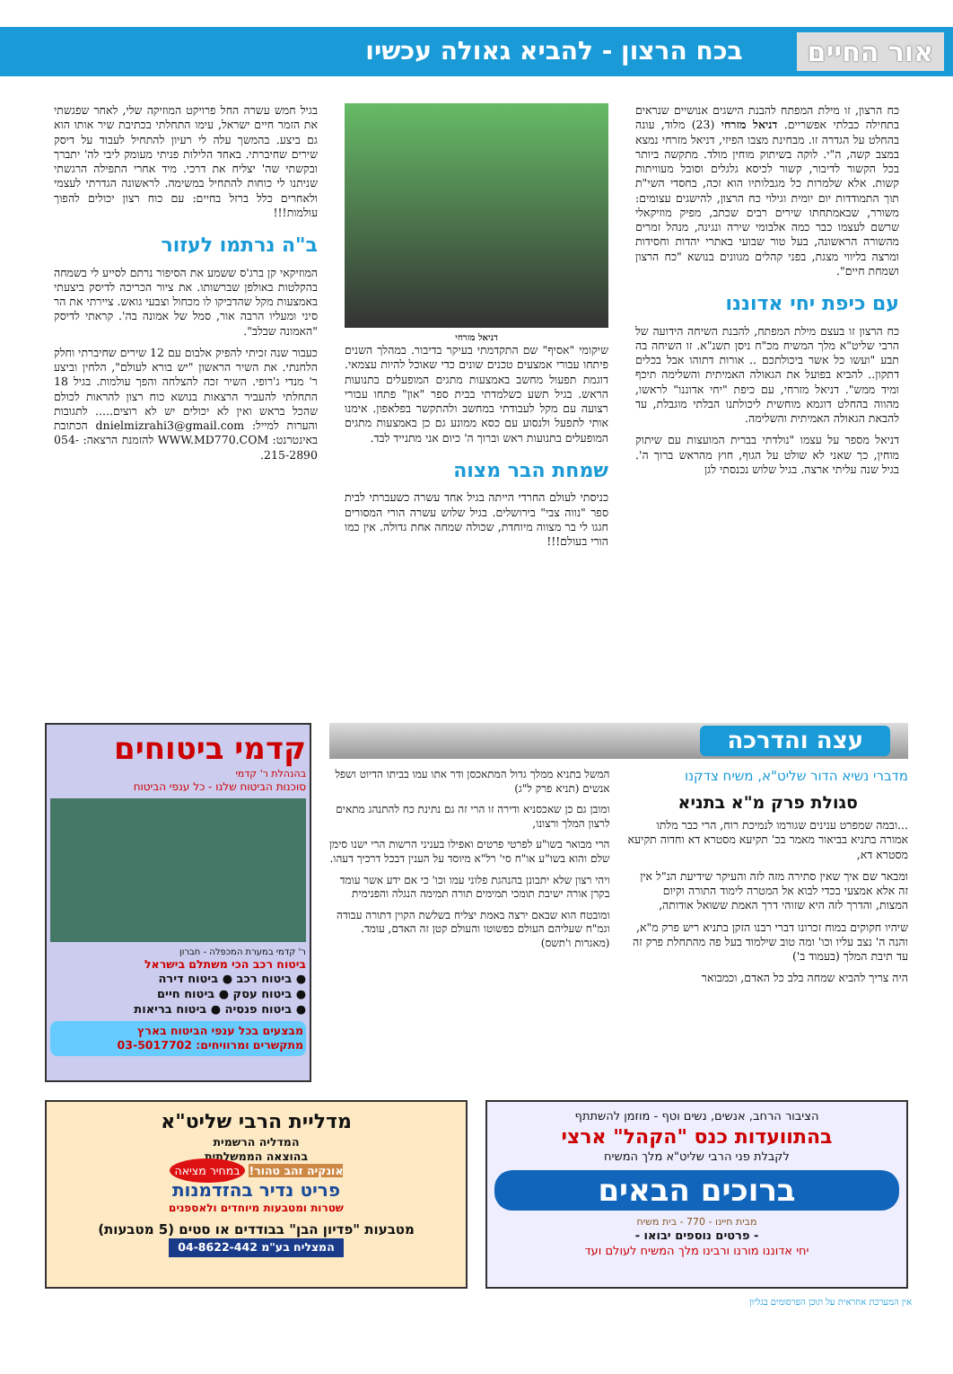אור החיים בכח הרצון - להביא גאולה עכשיו
כח הרצון, זו מילת המפתח להבנת הישגים אנושיים שנראים בתחילה כבלתי אפשריים. דניאל מזרחי (23) מלוד, עונה בהחלט על הגדרה זו. מבחינת מצבו הפיזי, דניאל מזרחי נמצא במצב קשה, ה"י. לוקה בשיתוק מוחין מולד. מתקשה ביותר בכל הקשור לדיבור, קשור לכיסא גלגלים וסובל מעוויתות קשות. אלא שלמרות כל מגבלותיו הוא זכה, בחסדי השי"ת תוך התמודדות יום יומית וגילוי כח הרצון, להישגים עצומים: משורר, שבאמתחתו שירים רבים שכתב, מפיק מוזיקאלי שרשם לעצמו כבר כמה אלבומי שירה ונגינה, מנהל זמרים מהשורה הראשונה, בעל טור שבועי באתרי יהדות וחסידות ומרצה בליווי מצגת, בפני קהלים מגוונים בנושא "כח הרצון ושמחת חיים".
עם כיפת יחי אדוננו
כח הרצון זו בעצם מילת המפתח, להבנת השיחה הידועה של הרבי שליט"א מלך המשיח מכ"ח ניסן תשנ"א. זו השיחה בה תבע "ועשו כל אשר ביכולתכם .. אורות דתוהו אבל בכלים דתקון.. להביא בפועל את הגאולה האמיתית והשלימה תיכף ומיד ממש". דניאל מזרחי, עם כיפת "יחי אדוננו" לראשו, מהווה בהחלט דוגמא מוחשית ליכולתנו הבלתי מוגבלת, עד להבאת הגאולה האמיתית והשלימה.
דניאל מספר על עצמו "נולדתי בברית המועצות עם שיתוק מוחין, כך שאני לא שולט על הגוף, חוץ מהראש ברוך ה'. בגיל שנה עליתי ארצה. בגיל שלוש נכנסתי לגן
דניאל מזרחי
שיקומי "אסיף" שם התקדמתי בעיקר בדיבור. במהלך השנים פיתחו עבורי אמצעים טכנים שונים כדי שאוכל להיות עצמאי. דוגמת תפעול מחשב באמצעות מתגים המופעלים בתנועות הראש. בגיל תשע כשלמדתי בבית ספר "און" פתחו עבורי רצועה עם מקל לעבודתי במחשב ולהתקשר בפלאפון. אימנו אותי לתפעל ולנסוע עם כסא ממונע גם כן באמצעות מתגים המופעלים בתנועות ראש וברוך ה' כיום אני מתנייד לבד.
שמחת הבר מצוה
כניסתי לעולם החרדי הייתה בגיל אחד עשרה כשעברתי לבית ספר "נווה צבי" בירושלים. בגיל שלוש עשרה הורי המסורים חגגו לי בר מצווה מיוחדת, שכולה שמחה אחת גדולה. אין כמו הורי בעולם!!!
בגיל חמש עשרה החל פרויקט המוזיקה שלי, לאחר שפגשתי את הזמר חיים ישראל, עימו התחלתי בכתיבת שיר אותו הוא גם ביצע. בהמשך עלה לי רעיון להתחיל לעבוד על דיסק שירים שחיברתי. באחד הלילות פניתי מעומק ליבי לה' יתברך ובקשתי שה' יצליח את דרכי. מיד אחרי התפילה הרגשתי שניתנו לי כוחות להתחיל במשימה. לראשונה הגדרתי לעצמי ולאחרים כלל ברזל בחיים: עם כוח רצון יכולים להפוך עולמות!!!
ב"ה נרתמו לעזור
המוזיקאי קן ברג'ס ששמע את הסיפור נרתם לסייע לי בשמחה בהקלטות באולפן שברשותו. את ציור הכריכה לדיסק ביצעתי באמצעות מקל שהדביקו לו מכחול וצבעי גואש. ציירתי את הר סיני ומעליו הרבה אור, סמל של אמונה בה'. קראתי לדיסק "האמונה שבלב".
כעבור שנה זכיתי להפיק אלבום עם 12 שירים שחיברתי וחלק הלחנתי. את השיר הראשון "יש בורא לעולם", הלחין וביצע ר' מנדי ג'רופי. השיר זכה להצלחה והפך עולמות. בגיל 18 התחלתי להעביר הרצאות בנושא כוח רצון להראות לכולם שהכל בראש ואין לא יכולים יש לא רוצים..... לתגובות והערות למייל: dnielmizrahi3@gmail.com הכתובת באינטרנט: WWW.MD770.COM להזמנת הרצאה: 054-215-2890.
עצה והדרכה
מדברי נשיא הדור שליט"א, משיח צדקנו
סגולת פרק מ"א בתניא
...ובמה שמפרט ענינים שגורמו לנמיכת רוח, הרי כבר מלתו אמורה בתניא בביאור מאמר בכ' תקיעא מסטרא דא וחדוה תקיעא מסטרא דא,
ומבאר שם איך שאין סתירה מזה לזה והעיקר שידיעת הנ"ל אין זה אלא אמצעי בכדי לבוא אל המטרה לימוד התורה וקיום המצות, והדרך לזה היא שזוהי דרך האמת ששואל אודותה,
שיהיו חקוקים במוח זכרונו דברי רבנו הזקן בתניא ריש פרק מ"א, והנה ה' נצב עליו וכו' ומה טוב שילמוד בעל פה מהתחלת פרק זה עד תיבת המלך (בעמוד ב')
היה צריך להביא שמחה בלב כל האדם, וכמבואר
המשל בתניא ממלך גדול המתאכסן ודר אתו עמו בביתו הדיוט ושפל אנשים (תניא פרק ל"ג)
ומובן גם כן שאכסניא ודירה זו הרי זה גם נתינת כח להתנהג מתאים לרצון המלך ורצונו,
הרי מבואר בשו"ע לפרטי פרטים ואפילו בעניני הרשות הרי ישנו סימן שלם והוא בשו"ע או"ח סי' רל"א מיוסד על הענין דבכל דרכיך דעהו.
ויהי רצון שלא יתבונן בהנהגת פלוני עמו וכו' כי אם ידע אשר עומד בקרן אורה ישיבת תומכי תמימים תורה תמימה הנגלה והפנימית
ומובטח הוא שבאם ירצה באמת יצליח בשלשת הקוין דתורה עבודה וגמ"ח שעליהם העולם כפשוטו והעולם קטן זה האדם, עומד. (מאגרות ו'תשס)
קדמי ביטוחים
בהנהלת ר' קדמי
סוכנות הביטוח שלנו - כל ענפי הביטוח
ר' קדמי במערת המכפלה - חברון
ביטוח רכב הכי משתלם בישראל
● ביטוח רכב ● ביטוח דירה
● ביטוח עסק ● ביטוח חיים
● ביטוח פנסיה ● ביטוח בריאות
מבצעים בכל ענפי הביטוח בארץ
מתקשרים ומרוויחים: 03-5017702
הציבור הרחב, אנשים, נשים וטף - מוזמן להשתתף
בהתוועדות כנס "הקהל" ארצי
לקבלת פני הרבי שליט"א מלך המשיח
ברוכים הבאים
מבית חיינו - 770 - בית משיח
- פרטים נוספים יבואו -
יחי אדוננו מורנו ורבינו מלך המשיח לעולם ועד
מדליית הרבי שליט"א
המדליה הרשמית
בהוצאה הממשלתית
אונקיה זהב טהור! במחיר מציאה
פריט נדיר בהזדמנות
שטרות ומטבעות מיוחדים ולאספנים
מטבעות "פדיון הבן" בבודדים או סטים (5 מטבעות)
המצליח בע"מ 04-8622-442
אין המערכת אחראית על תוכן הפרסומים בגליון